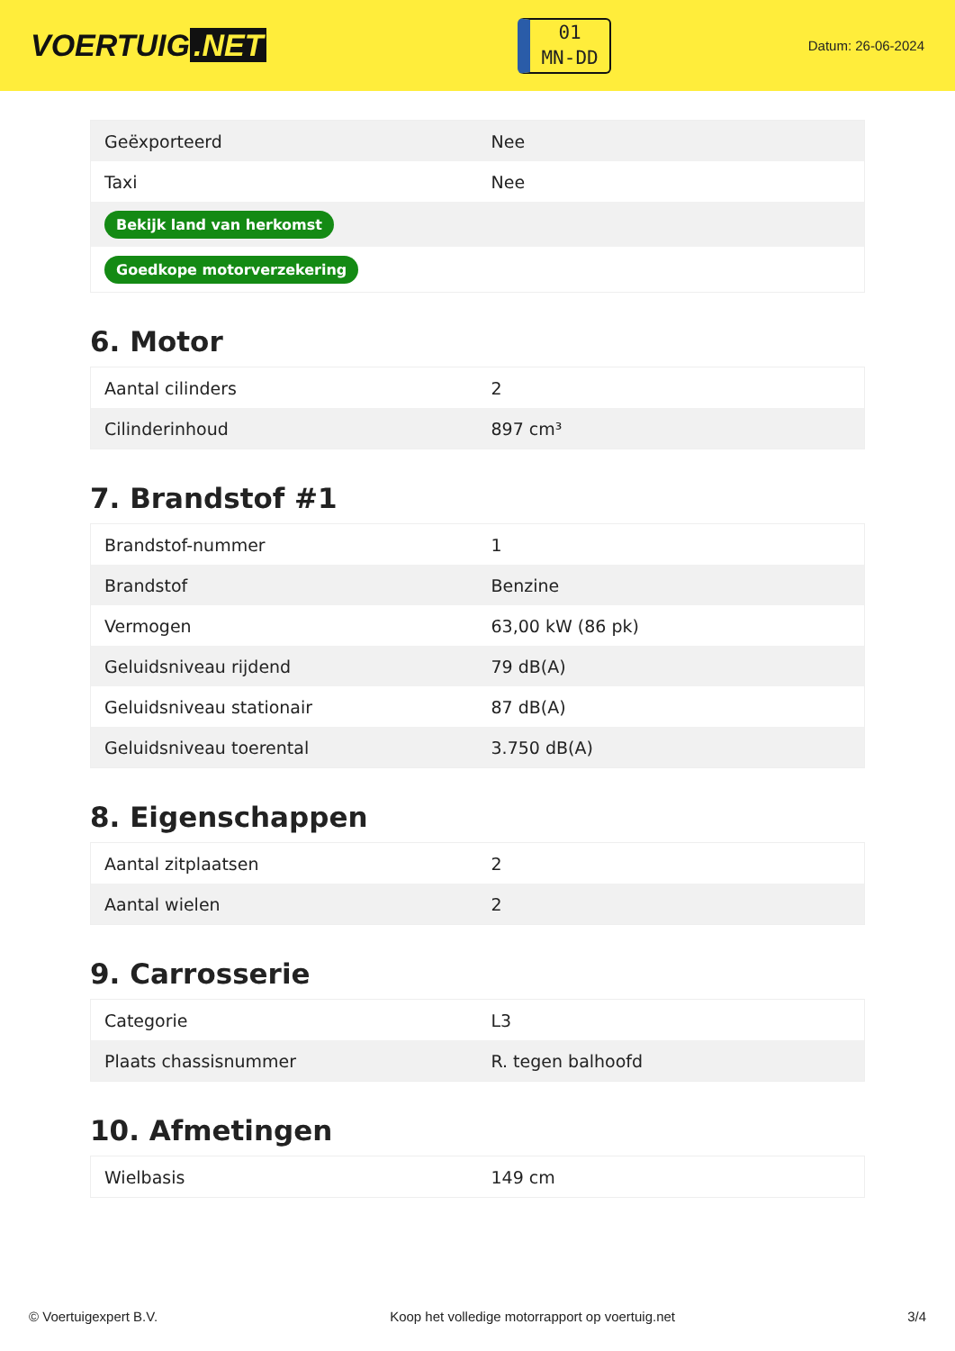VOERTUIG.NET
01
MN-DD
Datum: 26-06-2024
| Geëxporteerd | Nee |
| Taxi | Nee |
| Bekijk land van herkomst | |
| Goedkope motorverzekering | |
6. Motor
| Aantal cilinders | 2 |
| Cilinderinhoud | 897 cm³ |
7. Brandstof #1
| Brandstof-nummer | 1 |
| Brandstof | Benzine |
| Vermogen | 63,00 kW (86 pk) |
| Geluidsniveau rijdend | 79 dB(A) |
| Geluidsniveau stationair | 87 dB(A) |
| Geluidsniveau toerental | 3.750 dB(A) |
8. Eigenschappen
| Aantal zitplaatsen | 2 |
| Aantal wielen | 2 |
9. Carrosserie
| Categorie | L3 |
| Plaats chassisnummer | R. tegen balhoofd |
10. Afmetingen
| Wielbasis | 149 cm |
© Voertuigexpert B.V. Koop het volledige motorrapport op voertuig.net 3/4